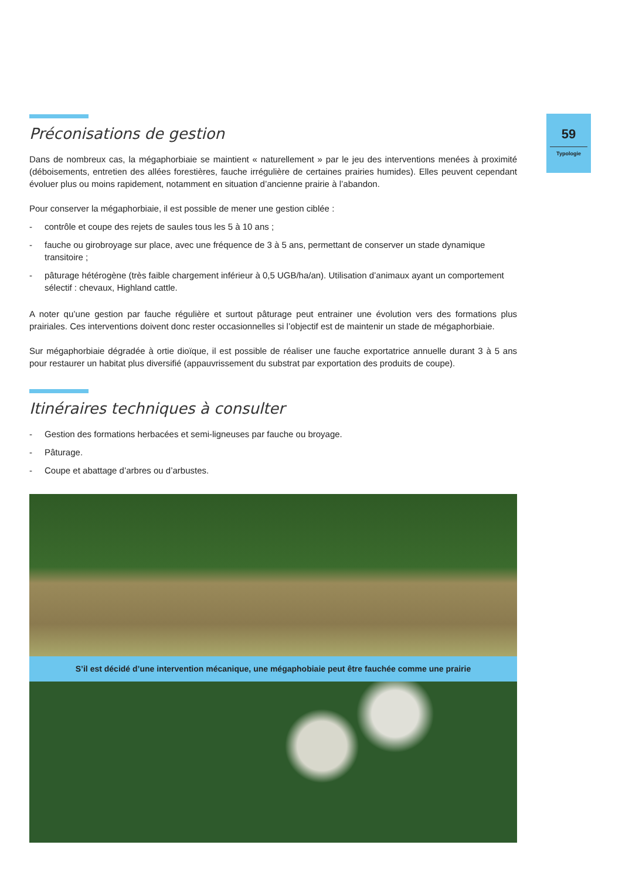59
Typologie
Préconisations de gestion
Dans de nombreux cas, la mégaphorbiaie se maintient « naturellement » par le jeu des interventions menées à proximité (déboisements, entretien des allées forestières, fauche irrégulière de certaines prairies humides). Elles peuvent cependant évoluer plus ou moins rapidement, notamment en situation d’ancienne prairie à l’abandon.
Pour conserver la mégaphorbiaie, il est possible de mener une gestion ciblée :
- contrôle et coupe des rejets de saules tous les 5 à 10 ans ;
- fauche ou girobroyage sur place, avec une fréquence de 3 à 5 ans, permettant de conserver un stade dynamique transitoire ;
- pâturage hétérogène (très faible chargement inférieur à 0,5 UGB/ha/an). Utilisation d’animaux ayant un comportement sélectif : chevaux, Highland cattle.
A noter qu’une gestion par fauche régulière et surtout pâturage peut entrainer une évolution vers des formations plus prairiales. Ces interventions doivent donc rester occasionnelles si l’objectif est de maintenir un stade de mégaphorbiaie.
Sur mégaphorbiaie dégradée à ortie dioïque, il est possible de réaliser une fauche exportatrice annuelle durant 3 à 5 ans pour restaurer un habitat plus diversifié (appauvrissement du substrat par exportation des produits de coupe).
Itinéraires techniques à consulter
- Gestion des formations herbacées et semi-ligneuses par fauche ou broyage.
- Pâturage.
- Coupe et abattage d’arbres ou d’arbustes.
S’il est décidé d’une intervention mécanique, une mégaphobiaie peut être fauchée comme une prairie